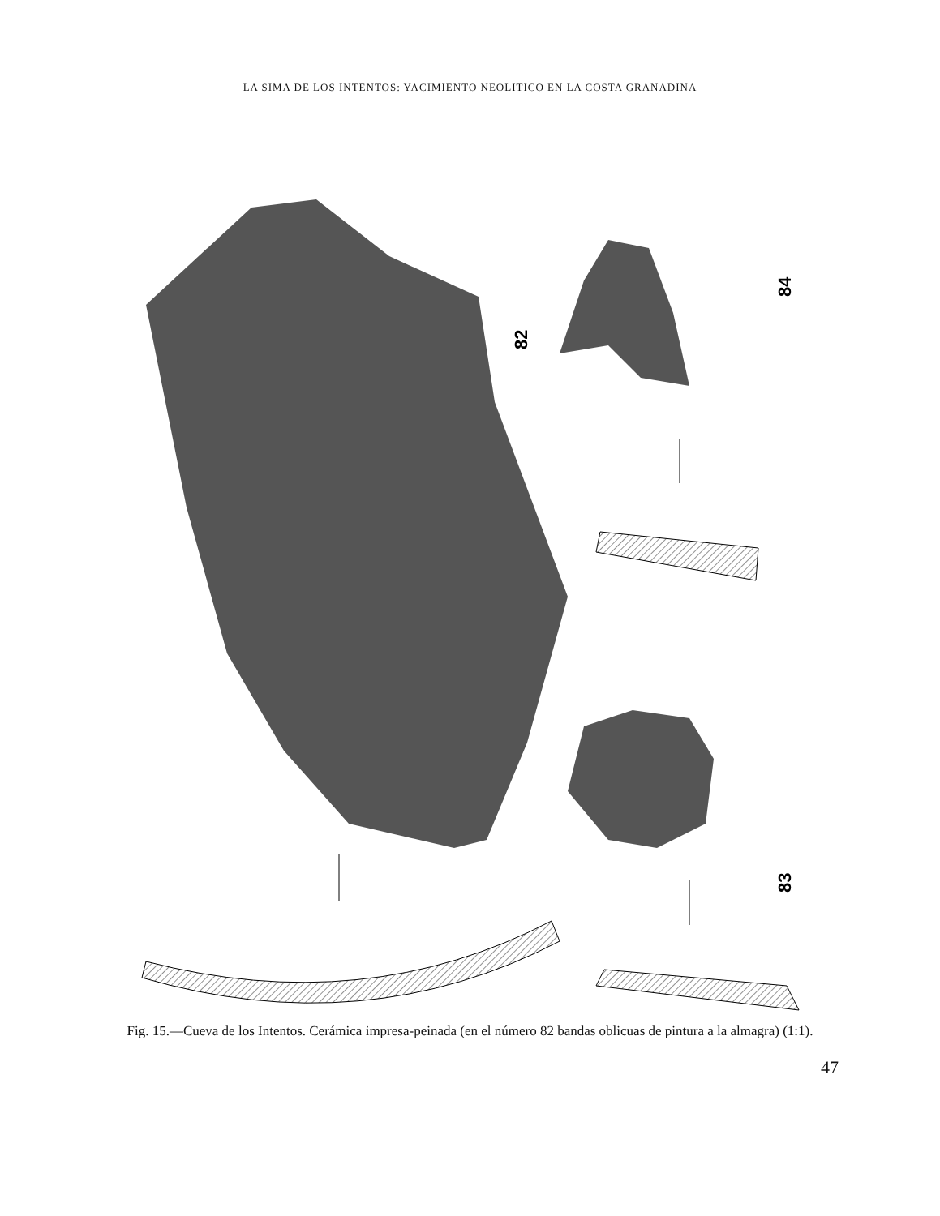LA SIMA DE LOS INTENTOS: YACIMIENTO NEOLITICO EN LA COSTA GRANADINA
82
84
83
Fig. 15.—Cueva de los Intentos. Cerámica impresa-peinada (en el número 82 bandas oblicuas de pintura a la almagra) (1:1).
47